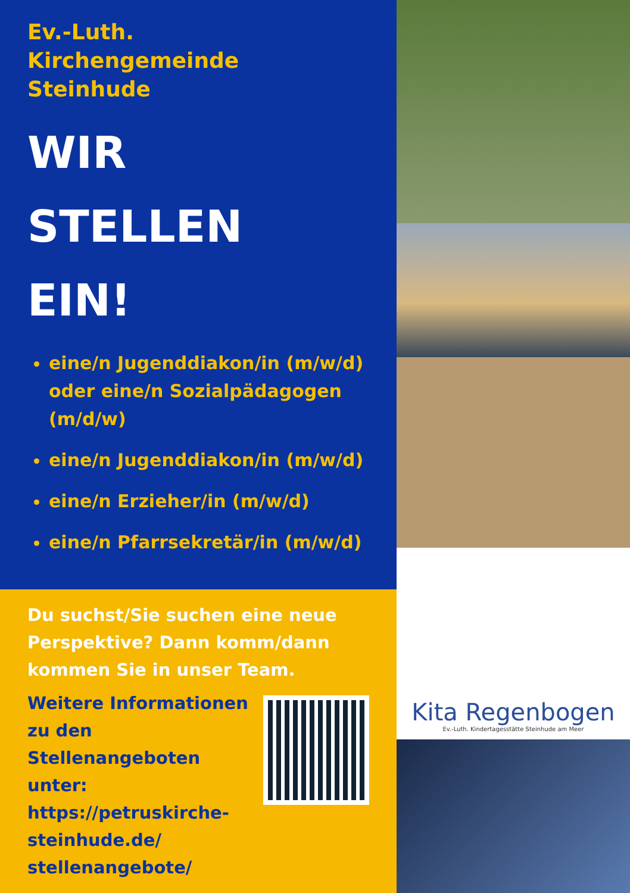Ev.-Luth.
Kirchengemeinde
Steinhude
WIR
STELLEN
EIN!
eine/n Jugenddiakon/in (m/w/d) oder eine/n Sozialpädagogen (m/d/w)
eine/n Jugenddiakon/in (m/w/d)
eine/n Erzieher/in (m/w/d)
eine/n Pfarrsekretär/in (m/w/d)
Du suchst/Sie suchen eine neue Perspektive? Dann komm/dann kommen Sie in unser Team.
Weitere Informationen
zu den Stellenangeboten
unter:
https://petruskirche-
steinhude.de/
stellenangebote/
Kita Regenbogen
Ev.-Luth. Kindertagesstätte Steinhude am Meer